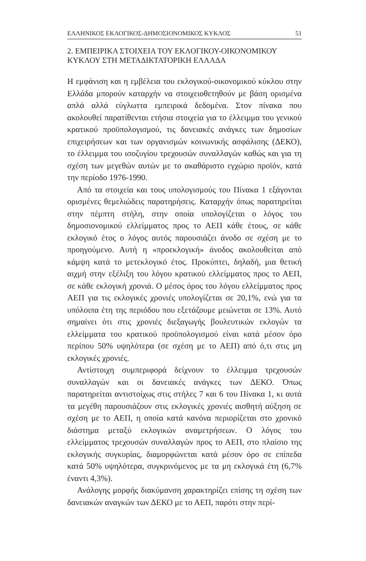ΕΛΛΗΝΙΚΟΣ ΕΚΛΟΓΙΚΟΣ-ΔΗΜΟΣΙΟΝΟΜΙΚΟΣ ΚΥΚΛΟΣ 51
2. ΕΜΠΕΙΡΙΚΑ ΣΤΟΙΧΕΙΑ ΤΟΥ ΕΚΛΟΓΙΚΟΥ-ΟΙΚΟΝΟΜΙΚΟΥ
ΚΥΚΛΟΥ ΣΤΗ ΜΕΤΑΔΙΚΤΑΤΟΡΙΚΗ ΕΛΛΑΔΑ
Η εμφάνιση και η εμβέλεια του εκλογικού-οικονομικού κύκλου στην Ελλάδα μπορούν καταρχήν να στοιχειοθετηθούν με βάση ορισμένα απλά αλλά εύγλωττα εμπειρικά δεδομένα. Στον πίνακα που ακολουθεί παρατίθενται ετήσια στοιχεία για το έλλειμμα του γενικού κρατικού προϋπολογισμού, τις δανειακές ανάγκες των δημοσίων επιχειρήσεων και των οργανισμών κοινωνικής ασφάλισης (ΔΕΚΟ), το έλλειμμα του ισοζυγίου τρεχουσών συναλλαγών καθώς και για τη σχέση των μεγεθών αυτών με το ακαθάριστο εγχώριο προϊόν, κατά την περίοδο 1976-1990.
Από τα στοιχεία και τους υπολογισμούς του Πίνακα 1 εξάγονται ορισμένες θεμελιώδεις παρατηρήσεις. Καταρχήν όπως παρατηρείται στην πέμπτη στήλη, στην οποία υπολογίζεται ο λόγος του δημοσιονομικού ελλείμματος προς το ΑΕΠ κάθε έτους, σε κάθε εκλογικό έτος ο λόγος αυτός παρουσιάζει άνοδο σε σχέση με το προηγούμενο. Αυτή η «προεκλογική» άνοδος ακολουθείται από κάμψη κατά το μετεκλογικό έτος. Προκύπτει, δηλαδή, μια θετική αιχμή στην εξέλιξη του λόγου κρατικού ελλείμματος προς το ΑΕΠ, σε κάθε εκλογική χρονιά. Ο μέσος όρος του λόγου ελλείμματος προς ΑΕΠ για τις εκλογικές χρονιές υπολογίζεται σε 20,1%, ενώ για τα υπόλοιπα έτη της περιόδου που εξετάζουμε μειώνεται σε 13%. Αυτό σημαίνει ότι στις χρονιές διεξαγωγής βουλευτικών εκλογών τα ελλείμματα του κρατικού προϋπολογισμού είναι κατά μέσον όρο περίπου 50% υψηλότερα (σε σχέση με το ΑΕΠ) από ό,τι στις μη εκλογικές χρονιές.
Αντίστοιχη συμπεριφορά δείχνουν το έλλειμμα τρεχουσών συναλλαγών και οι δανειακές ανάγκες των ΔΕΚΟ. Όπως παρατηρείται αντιστοίχως στις στήλες 7 και 6 του Πίνακα 1, κι αυτά τα μεγέθη παρουσιάζουν στις εκλογικές χρονιές αισθητή αύξηση σε σχέση με το ΑΕΠ, η οποία κατά κανόνα περιορίζεται στο χρονικό διάστημα μεταξύ εκλογικών αναμετρήσεων. Ο λόγος του ελλείμματος τρεχουσών συναλλαγών προς το ΑΕΠ, στο πλαίσιο της εκλογικής συγκυρίας, διαμορφώνεται κατά μέσον όρο σε επίπεδα κατά 50% υψηλότερα, συγκρινόμενος με τα μη εκλογικά έτη (6,7% έναντι 4,3%).
Ανάλογης μορφής διακύμανση χαρακτηρίζει επίσης τη σχέση των δανειακών αναγκών των ΔΕΚΟ με το ΑΕΠ, παρότι στην περί-